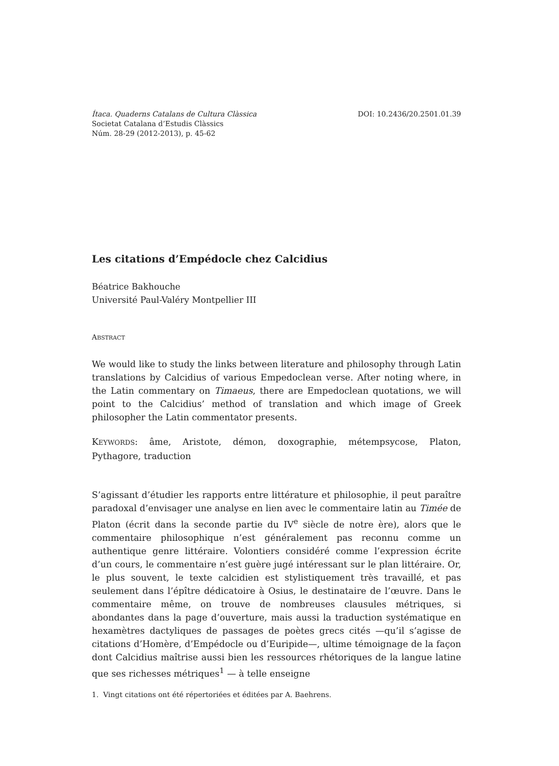Ítaca. Quaderns Catalans de Cultura Clàssica DOI: 10.2436/20.2501.01.39
Societat Catalana d’Estudis Clàssics
Núm. 28-29 (2012-2013), p. 45-62
Les citations d’Empédocle chez Calcidius
Béatrice Bakhouche
Université Paul-Valéry Montpellier III
ABSTRACT
We would like to study the links between literature and philosophy through Latin translations by Calcidius of various Empedoclean verse. After noting where, in the Latin commentary on Timaeus, there are Empedoclean quotations, we will point to the Calcidius’ method of translation and which image of Greek philosopher the Latin commentator presents.
KEYWORDS: âme, Aristote, démon, doxographie, métempsycose, Platon, Pythagore, traduction
S’agissant d’étudier les rapports entre littérature et philosophie, il peut paraître paradoxal d’envisager une analyse en lien avec le commentaire latin au Timée de Platon (écrit dans la seconde partie du IV<sup>e</sup> siècle de notre ère), alors que le commentaire philosophique n’est généralement pas reconnu comme un authentique genre littéraire. Volontiers considéré comme l’expression écrite d’un cours, le commentaire n’est guère jugé intéressant sur le plan littéraire. Or, le plus souvent, le texte calcidien est stylistiquement très travaillé, et pas seulement dans l’épître dédicatoire à Osius, le destinataire de l’œuvre. Dans le commentaire même, on trouve de nombreuses clausules métriques, si abondantes dans la page d’ouverture, mais aussi la traduction systématique en hexamètres dactyliques de passages de poètes grecs cités —qu’il s’agisse de citations d’Homère, d’Empédocle ou d’Euripide—, ultime témoignage de la façon dont Calcidius maîtrise aussi bien les ressources rhétoriques de la langue latine que ses richesses métriques<sup>1</sup> — à telle enseigne
1. Vingt citations ont été répertoriées et éditées par A. Baehrens.